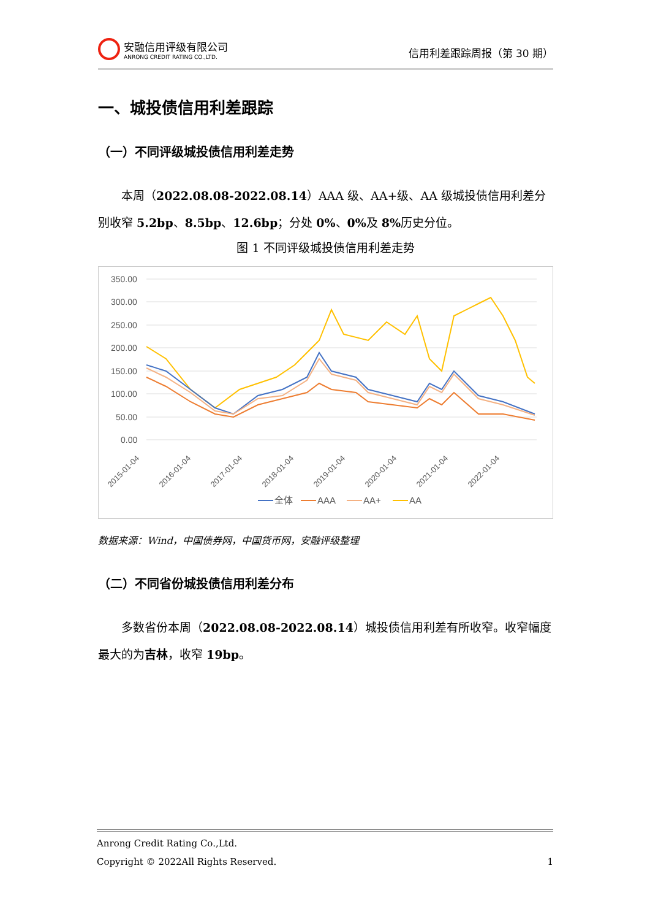安融信用评级有限公司
ANRONG CREDIT RATING CO.,LTD.
信用利差跟踪周报（第 30 期）
一、城投债信用利差跟踪
（一）不同评级城投债信用利差走势
本周（2022.08.08-2022.08.14）AAA 级、AA+级、AA 级城投债信用利差分别收窄 5.2bp、8.5bp、12.6bp；分处 0%、0% 及 8% 历史分位。
图 1 不同评级城投债信用利差走势
350.00
300.00
250.00
200.00
150.00
100.00
50.00
0.00
2015-01-04
2016-01-04
2017-01-04
2018-01-04
2019-01-04
2020-01-04
2021-01-04
2022-01-04
全体
AAA
AA+
AA
数据来源：Wind，中国债券网，中国货币网，安融评级整理
（二）不同省份城投债信用利差分布
多数省份本周（2022.08.08-2022.08.14）城投债信用利差有所收窄。收窄幅度最大的为吉林，收窄 19bp。
Anrong Credit Rating Co.,Ltd.
Copyright © 2022All Rights Reserved. 1